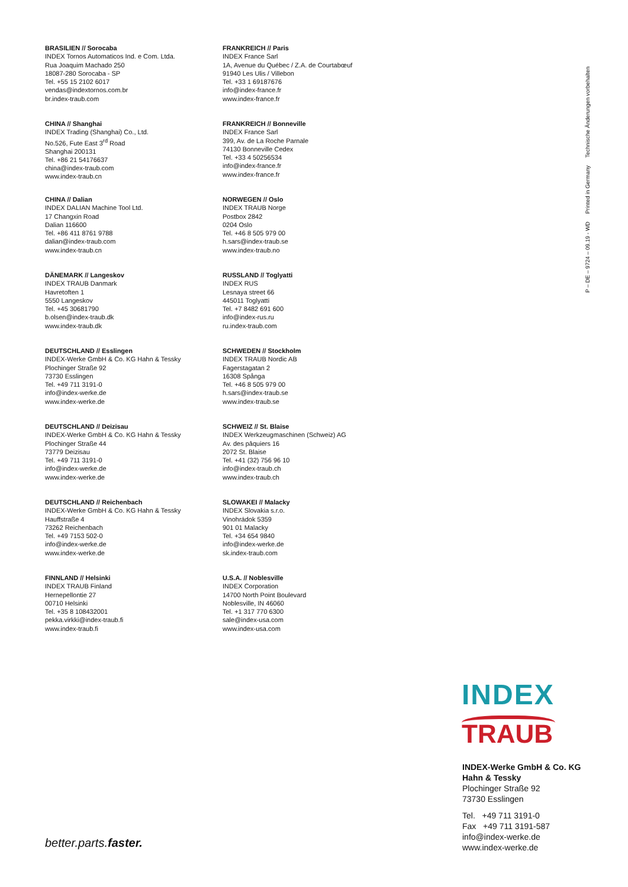BRASILIEN // Sorocaba
INDEX Tornos Automaticos Ind. e Com. Ltda.
Rua Joaquim Machado 250
18087-280 Sorocaba - SP
Tel. +55 15 2102 6017
vendas@indextornos.com.br
br.index-traub.com
CHINA // Shanghai
INDEX Trading (Shanghai) Co., Ltd.
No.526, Fute East 3<sup>rd</sup> Road
Shanghai 200131
Tel. +86 21 54176637
china@index-traub.com
www.index-traub.cn
CHINA // Dalian
INDEX DALIAN Machine Tool Ltd.
17 Changxin Road
Dalian 116600
Tel. +86 411 8761 9788
dalian@index-traub.com
www.index-traub.cn
DÄNEMARK // Langeskov
INDEX TRAUB Danmark
Havretoften 1
5550 Langeskov
Tel. +45 30681790
b.olsen@index-traub.dk
www.index-traub.dk
DEUTSCHLAND // Esslingen
INDEX-Werke GmbH & Co. KG Hahn & Tessky
Plochinger Straße 92
73730 Esslingen
Tel. +49 711 3191-0
info@index-werke.de
www.index-werke.de
DEUTSCHLAND // Deizisau
INDEX-Werke GmbH & Co. KG Hahn & Tessky
Plochinger Straße 44
73779 Deizisau
Tel. +49 711 3191-0
info@index-werke.de
www.index-werke.de
DEUTSCHLAND // Reichenbach
INDEX-Werke GmbH & Co. KG Hahn & Tessky
Hauffstraße 4
73262 Reichenbach
Tel. +49 7153 502-0
info@index-werke.de
www.index-werke.de
FINNLAND // Helsinki
INDEX TRAUB Finland
Hernepellontie 27
00710 Helsinki
Tel. +35 8 108432001
pekka.virkki@index-traub.fi
www.index-traub.fi
FRANKREICH // Paris
INDEX France Sarl
1A, Avenue du Québec / Z.A. de Courtabœuf
91940 Les Ulis / Villebon
Tel. +33 1 69187676
info@index-france.fr
www.index-france.fr
FRANKREICH // Bonneville
INDEX France Sarl
399, Av. de La Roche Parnale
74130 Bonneville Cedex
Tel. +33 4 50256534
info@index-france.fr
www.index-france.fr
NORWEGEN // Oslo
INDEX TRAUB Norge
Postbox 2842
0204 Oslo
Tel. +46 8 505 979 00
h.sars@index-traub.se
www.index-traub.no
RUSSLAND // Toglyatti
INDEX RUS
Lesnaya street 66
445011 Toglyatti
Tel. +7 8482 691 600
info@index-rus.ru
ru.index-traub.com
SCHWEDEN // Stockholm
INDEX TRAUB Nordic AB
Fagerstagatan 2
16308 Spånga
Tel. +46 8 505 979 00
h.sars@index-traub.se
www.index-traub.se
SCHWEIZ // St. Blaise
INDEX Werkzeugmaschinen (Schweiz) AG
Av. des pâquiers 16
2072 St. Blaise
Tel. +41 (32) 756 96 10
info@index-traub.ch
www.index-traub.ch
SLOWAKEI // Malacky
INDEX Slovakia s.r.o.
Vinohrádok 5359
901 01 Malacky
Tel. +34 654 9840
info@index-werke.de
sk.index-traub.com
U.S.A. // Noblesville
INDEX Corporation
14700 North Point Boulevard
Noblesville, IN 46060
Tel. +1 317 770 6300
sale@index-usa.com
www.index-usa.com
P – DE – 9724 – 09.19 - WD Printed in Germany Technische Änderungen vorbehalten
INDEX
TRAUB
INDEX-Werke GmbH & Co. KG
Hahn & Tessky
Plochinger Straße 92
73730 Esslingen
Tel. +49 711 3191-0
Fax +49 711 3191-587
info@index-werke.de
www.index-werke.de
better.parts.faster.